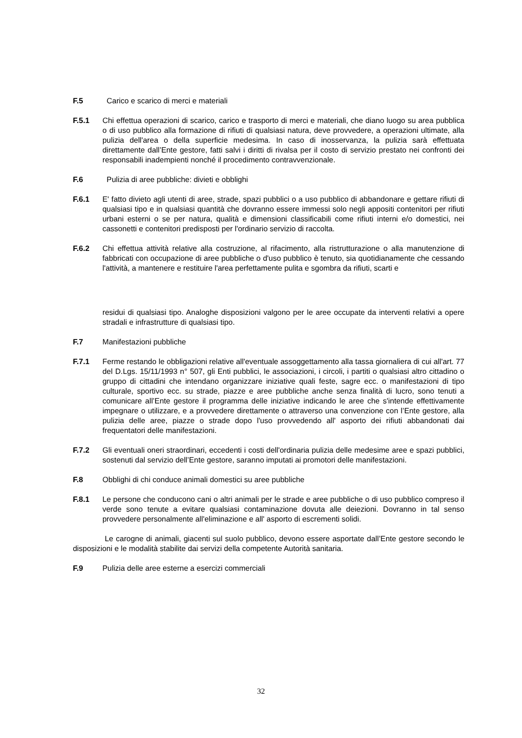F.5 Carico e scarico di merci e materiali
F.5.1 Chi effettua operazioni di scarico, carico e trasporto di merci e materiali, che diano luogo su area pubblica o di uso pubblico alla formazione di rifiuti di qualsiasi natura, deve provvedere, a operazioni ultimate, alla pulizia dell'area o della superficie medesima. In caso di inosservanza, la pulizia sarà effettuata direttamente dall’Ente gestore, fatti salvi i diritti di rivalsa per il costo di servizio prestato nei confronti dei responsabili inadempienti nonché il procedimento contravvenzionale.
F.6 Pulizia di aree pubbliche: divieti e obblighi
F.6.1 E' fatto divieto agli utenti di aree, strade, spazi pubblici o a uso pubblico di abbandonare e gettare rifiuti di qualsiasi tipo e in qualsiasi quantità che dovranno essere immessi solo negli appositi contenitori per rifiuti urbani esterni o se per natura, qualità e dimensioni classificabili come rifiuti interni e/o domestici, nei cassonetti e contenitori predisposti per l'ordinario servizio di raccolta.
F.6.2 Chi effettua attività relative alla costruzione, al rifacimento, alla ristrutturazione o alla manutenzione di fabbricati con occupazione di aree pubbliche o d'uso pubblico è tenuto, sia quotidianamente che cessando l'attività, a mantenere e restituire l'area perfettamente pulita e sgombra da rifiuti, scarti e
residui di qualsiasi tipo. Analoghe disposizioni valgono per le aree occupate da interventi relativi a opere stradali e infrastrutture di qualsiasi tipo.
F.7 Manifestazioni pubbliche
F.7.1 Ferme restando le obbligazioni relative all'eventuale assoggettamento alla tassa giornaliera di cui all'art. 77 del D.Lgs. 15/11/1993 n° 507, gli Enti pubblici, le associazioni, i circoli, i partiti o qualsiasi altro cittadino o gruppo di cittadini che intendano organizzare iniziative quali feste, sagre ecc. o manifestazioni di tipo culturale, sportivo ecc. su strade, piazze e aree pubbliche anche senza finalità di lucro, sono tenuti a comunicare all’Ente gestore il programma delle iniziative indicando le aree che s'intende effettivamente impegnare o utilizzare, e a provvedere direttamente o attraverso una convenzione con l’Ente gestore, alla pulizia delle aree, piazze o strade dopo l'uso provvedendo all' asporto dei rifiuti abbandonati dai frequentatori delle manifestazioni.
F.7.2 Gli eventuali oneri straordinari, eccedenti i costi dell'ordinaria pulizia delle medesime aree e spazi pubblici, sostenuti dal servizio dell’Ente gestore, saranno imputati ai promotori delle manifestazioni.
F.8 Obblighi di chi conduce animali domestici su aree pubbliche
F.8.1 Le persone che conducono cani o altri animali per le strade e aree pubbliche o di uso pubblico compreso il verde sono tenute a evitare qualsiasi contaminazione dovuta alle deiezioni. Dovranno in tal senso provvedere personalmente all'eliminazione e all' asporto di escrementi solidi.
Le carogne di animali, giacenti sul suolo pubblico, devono essere asportate dall’Ente gestore secondo le disposizioni e le modalità stabilite dai servizi della competente Autorità sanitaria.
F.9 Pulizia delle aree esterne a esercizi commerciali
32